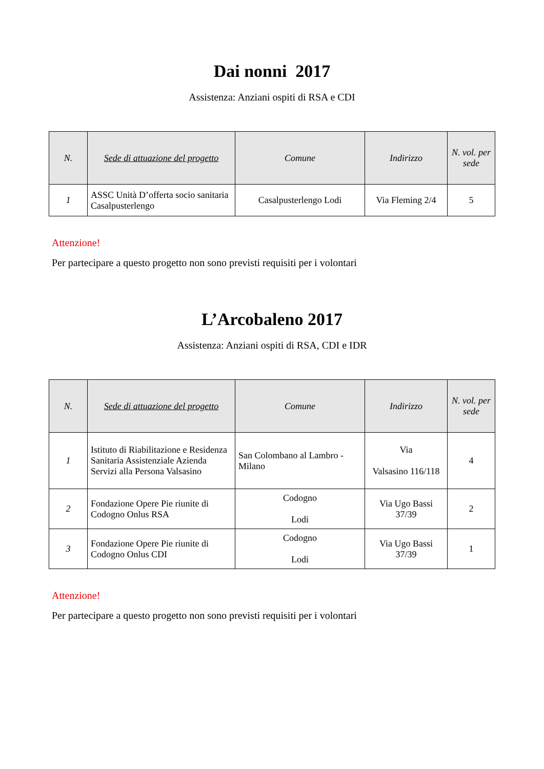Dai nonni 2017
Assistenza: Anziani ospiti di RSA e CDI
| N. | Sede di attuazione del progetto | Comune | Indirizzo | N. vol. per sede |
| --- | --- | --- | --- | --- |
| 1 | ASSC Unità D’offerta socio sanitaria Casalpusterlengo | Casalpusterlengo Lodi | Via Fleming 2/4 | 5 |
Attenzione!
Per partecipare a questo progetto non sono previsti requisiti per i volontari
L’Arcobaleno 2017
Assistenza: Anziani ospiti di RSA, CDI e IDR
| N. | Sede di attuazione del progetto | Comune | Indirizzo | N. vol. per sede |
| --- | --- | --- | --- | --- |
| 1 | Istituto di Riabilitazione e Residenza Sanitaria Assistenziale Azienda Servizi alla Persona Valsasino | San Colombano al Lambro - Milano | Via Valsasino 116/118 | 4 |
| 2 | Fondazione Opere Pie riunite di Codogno Onlus RSA | Codogno Lodi | Via Ugo Bassi 37/39 | 2 |
| 3 | Fondazione Opere Pie riunite di Codogno Onlus CDI | Codogno Lodi | Via Ugo Bassi 37/39 | 1 |
Attenzione!
Per partecipare a questo progetto non sono previsti requisiti per i volontari